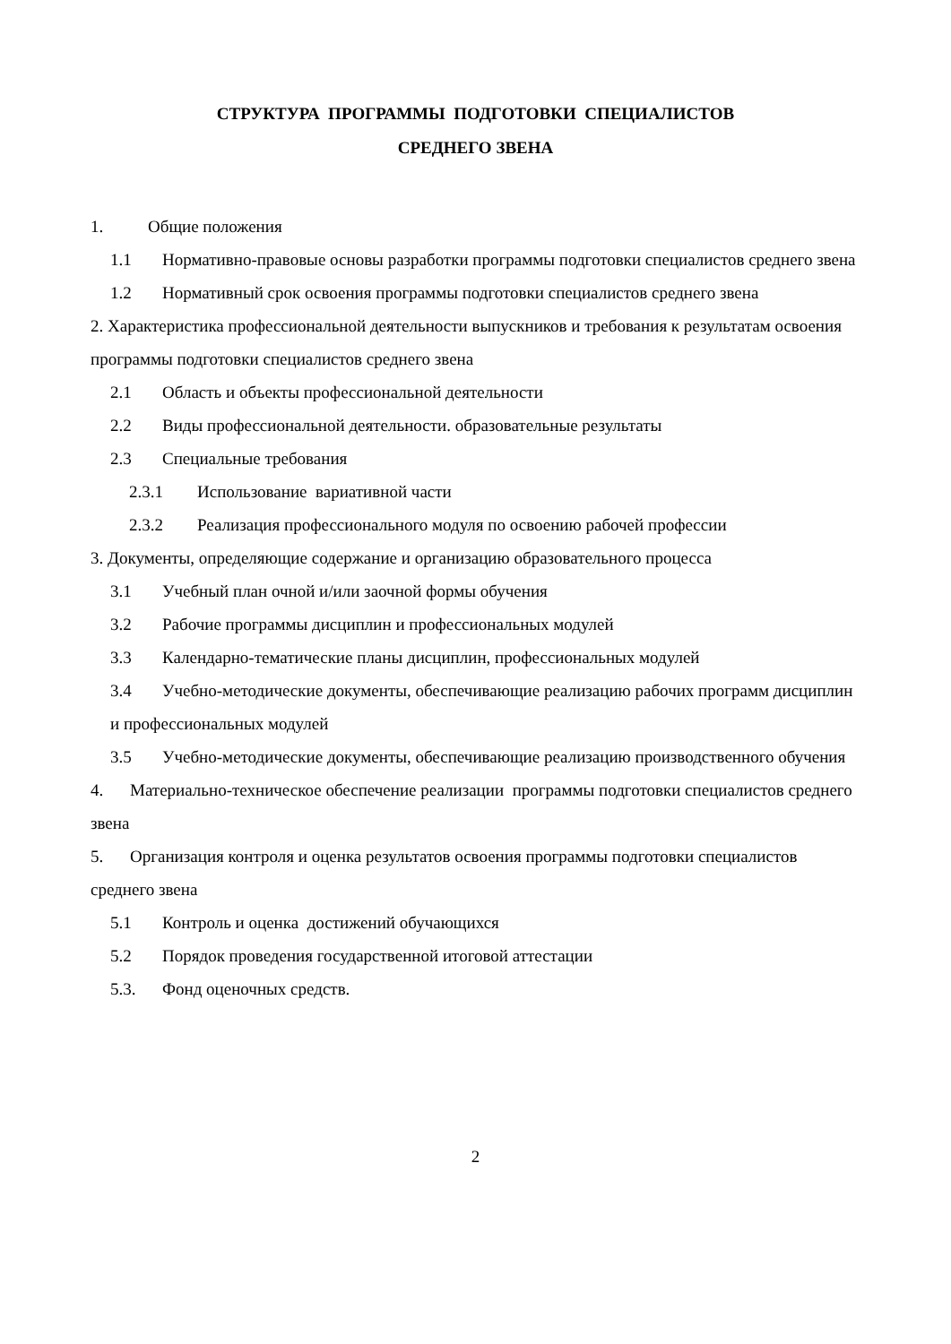СТРУКТУРА ПРОГРАММЫ ПОДГОТОВКИ СПЕЦИАЛИСТОВ
СРЕДНЕГО ЗВЕНА
1. Общие положения
1.1 Нормативно-правовые основы разработки программы подготовки специалистов среднего звена
1.2 Нормативный срок освоения программы подготовки специалистов среднего звена
2. Характеристика профессиональной деятельности выпускников и требования к результатам освоения программы подготовки специалистов среднего звена
2.1 Область и объекты профессиональной деятельности
2.2 Виды профессиональной деятельности. образовательные результаты
2.3 Специальные требования
2.3.1 Использование вариативной части
2.3.2 Реализация профессионального модуля по освоению рабочей профессии
3. Документы, определяющие содержание и организацию образовательного процесса
3.1 Учебный план очной и/или заочной формы обучения
3.2 Рабочие программы дисциплин и профессиональных модулей
3.3 Календарно-тематические планы дисциплин, профессиональных модулей
3.4 Учебно-методические документы, обеспечивающие реализацию рабочих программ дисциплин и профессиональных модулей
3.5 Учебно-методические документы, обеспечивающие реализацию производственного обучения
4. Материально-техническое обеспечение реализации программы подготовки специалистов среднего звена
5. Организация контроля и оценка результатов освоения программы подготовки специалистов среднего звена
5.1 Контроль и оценка достижений обучающихся
5.2 Порядок проведения государственной итоговой аттестации
5.3. Фонд оценочных средств.
2